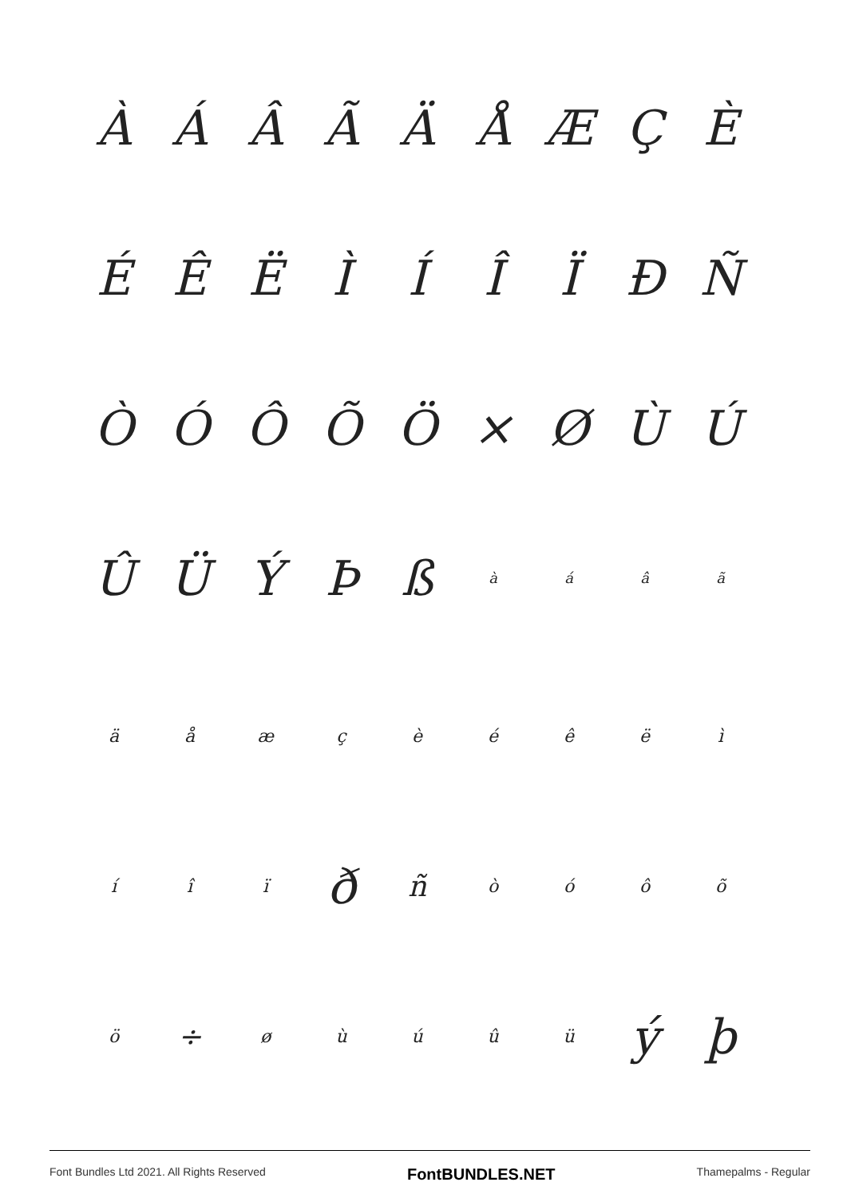ÀÁÂÃÄÅÆÇÈ
ÉÊËÌÍÎÏÐÑ
ÒÓÔÕÖ × ØÙÚ
ÛÜÝÞßàáâã
äåæçèéêëì
íîïðñòóôõ
ö ÷ øùúûüýþ
Font Bundles Ltd 2021. All Rights Reserved FontBUNDLES.NET Thamepalms - Regular